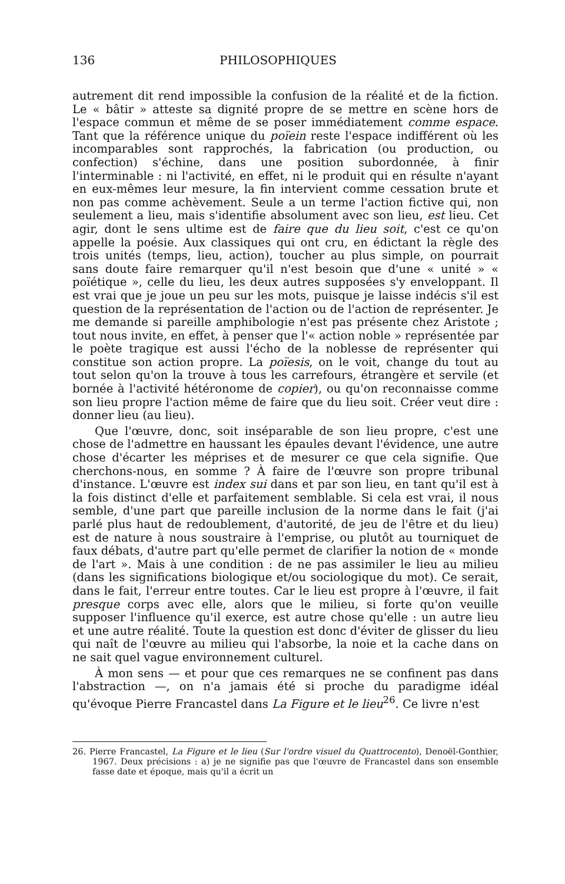136 PHILOSOPHIQUES
autrement dit rend impossible la confusion de la réalité et de la fiction. Le « bâtir » atteste sa dignité propre de se mettre en scène hors de l'espace commun et même de se poser immédiatement comme espace. Tant que la référence unique du poïein reste l'espace indifférent où les incomparables sont rapprochés, la fabrication (ou production, ou confection) s'échine, dans une position subordonnée, à finir l'interminable : ni l'activité, en effet, ni le produit qui en résulte n'ayant en eux-mêmes leur mesure, la fin intervient comme cessation brute et non pas comme achèvement. Seule a un terme l'action fictive qui, non seulement a lieu, mais s'identifie absolument avec son lieu, est lieu. Cet agir, dont le sens ultime est de faire que du lieu soit, c'est ce qu'on appelle la poésie. Aux classiques qui ont cru, en édictant la règle des trois unités (temps, lieu, action), toucher au plus simple, on pourrait sans doute faire remarquer qu'il n'est besoin que d'une « unité » « poïétique », celle du lieu, les deux autres supposées s'y enveloppant. Il est vrai que je joue un peu sur les mots, puisque je laisse indécis s'il est question de la représentation de l'action ou de l'action de représenter. Je me demande si pareille amphibologie n'est pas présente chez Aristote ; tout nous invite, en effet, à penser que l'« action noble » représentée par le poète tragique est aussi l'écho de la noblesse de représenter qui constitue son action propre. La poïesis, on le voit, change du tout au tout selon qu'on la trouve à tous les carrefours, étrangère et servile (et bornée à l'activité hétéronome de copier), ou qu'on reconnaisse comme son lieu propre l'action même de faire que du lieu soit. Créer veut dire : donner lieu (au lieu).
Que l'œuvre, donc, soit inséparable de son lieu propre, c'est une chose de l'admettre en haussant les épaules devant l'évidence, une autre chose d'écarter les méprises et de mesurer ce que cela signifie. Que cherchons-nous, en somme ? À faire de l'œuvre son propre tribunal d'instance. L'œuvre est index sui dans et par son lieu, en tant qu'il est à la fois distinct d'elle et parfaitement semblable. Si cela est vrai, il nous semble, d'une part que pareille inclusion de la norme dans le fait (j'ai parlé plus haut de redoublement, d'autorité, de jeu de l'être et du lieu) est de nature à nous soustraire à l'emprise, ou plutôt au tourniquet de faux débats, d'autre part qu'elle permet de clarifier la notion de « monde de l'art ». Mais à une condition : de ne pas assimiler le lieu au milieu (dans les significations biologique et/ou sociologique du mot). Ce serait, dans le fait, l'erreur entre toutes. Car le lieu est propre à l'œuvre, il fait presque corps avec elle, alors que le milieu, si forte qu'on veuille supposer l'influence qu'il exerce, est autre chose qu'elle : un autre lieu et une autre réalité. Toute la question est donc d'éviter de glisser du lieu qui naît de l'œuvre au milieu qui l'absorbe, la noie et la cache dans on ne sait quel vague environnement culturel.
À mon sens — et pour que ces remarques ne se confinent pas dans l'abstraction —, on n'a jamais été si proche du paradigme idéal qu'évoque Pierre Francastel dans La Figure et le lieu<sup>26</sup>. Ce livre n'est
26. Pierre Francastel, La Figure et le lieu (Sur l'ordre visuel du Quattrocento), Denoël-Gonthier, 1967. Deux précisions : a) je ne signifie pas que l'œuvre de Francastel dans son ensemble fasse date et époque, mais qu'il a écrit un